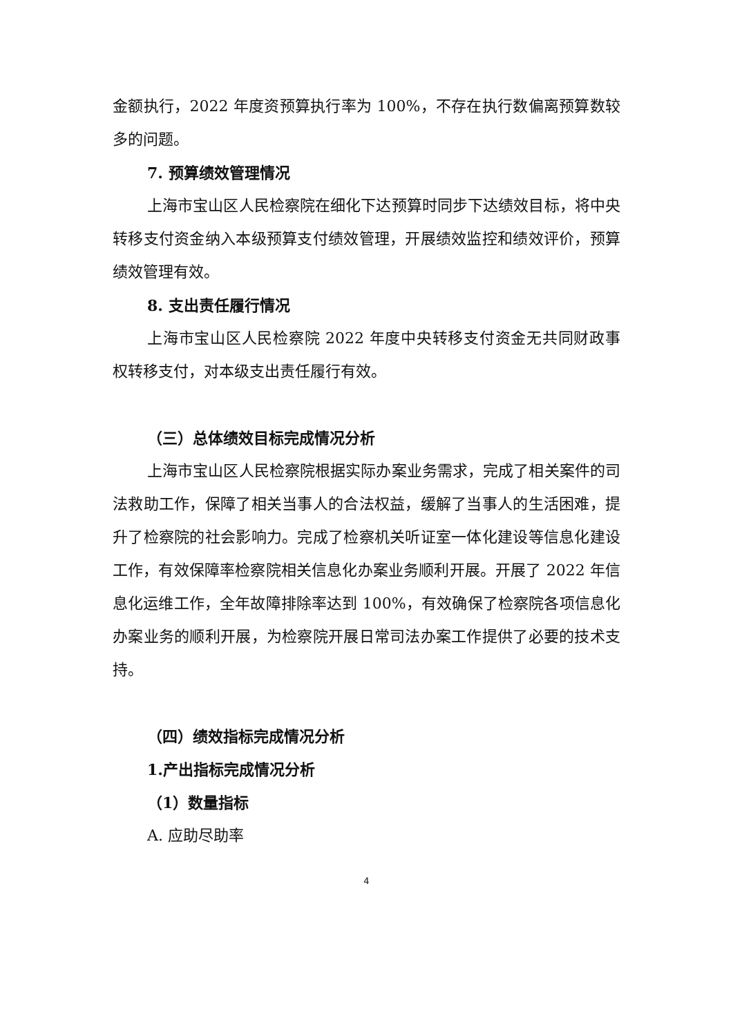金额执行，2022 年度资预算执行率为 100%，不存在执行数偏离预算数较多的问题。
7. 预算绩效管理情况
上海市宝山区人民检察院在细化下达预算时同步下达绩效目标，将中央转移支付资金纳入本级预算支付绩效管理，开展绩效监控和绩效评价，预算绩效管理有效。
8. 支出责任履行情况
上海市宝山区人民检察院 2022 年度中央转移支付资金无共同财政事权转移支付，对本级支出责任履行有效。
（三）总体绩效目标完成情况分析
上海市宝山区人民检察院根据实际办案业务需求，完成了相关案件的司法救助工作，保障了相关当事人的合法权益，缓解了当事人的生活困难，提升了检察院的社会影响力。完成了检察机关听证室一体化建设等信息化建设工作，有效保障率检察院相关信息化办案业务顺利开展。开展了 2022 年信息化运维工作，全年故障排除率达到 100%，有效确保了检察院各项信息化办案业务的顺利开展，为检察院开展日常司法办案工作提供了必要的技术支持。
（四）绩效指标完成情况分析
1.产出指标完成情况分析
（1）数量指标
A. 应助尽助率
4